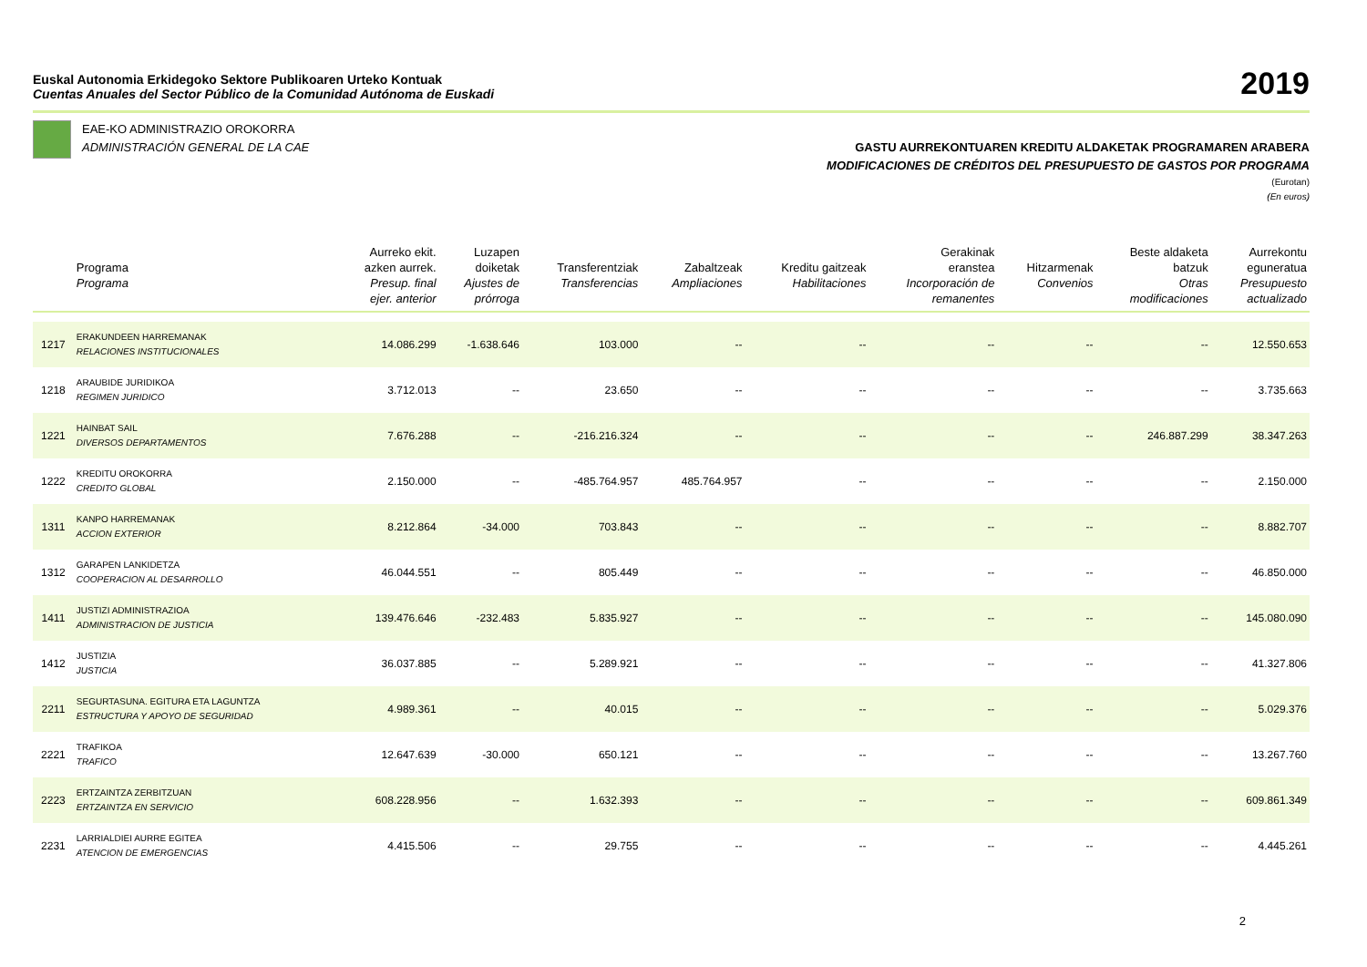Euskal Autonomia Erkidegoko Sektore Publikoaren Urteko Kontuak
Cuentas Anuales del Sector Público de la Comunidad Autónoma de Euskadi
2019
EAE-KO ADMINISTRAZIO OROKORRA
ADMINISTRACIÓN GENERAL DE LA CAE
GASTU AURREKONTUAREN KREDITU ALDAKETAK PROGRAMAREN ARABERA
MODIFICACIONES DE CRÉDITOS DEL PRESUPUESTO DE GASTOS POR PROGRAMA
(Eurotan)
(En euros)
| | Programa Programa | Aurreko ekit. azken aurrek. Presup. final ejer. anterior | Luzapen doiketak Ajustes de prórroga | Transferentziak Transferencias | Zabaltzeak Ampliaciones | Kreditu gaitzeak Habilitaciones | Gerakinak eranstea Incorporación de remanentes | Hitzarmenak Convenios | Beste aldaketa batzuk Otras modificaciones | Aurrekontu eguneratua Presupuesto actualizado |
| --- | --- | --- | --- | --- | --- | --- | --- | --- | --- | --- |
| 1217 | ERAKUNDEEN HARREMANAK RELACIONES INSTITUCIONALES | 14.086.299 | -1.638.646 | 103.000 | -- | -- | -- | -- | -- | 12.550.653 |
| 1218 | ARAUBIDE JURIDIKOA REGIMEN JURIDICO | 3.712.013 | -- | 23.650 | -- | -- | -- | -- | -- | 3.735.663 |
| 1221 | HAINBAT SAIL DIVERSOS DEPARTAMENTOS | 7.676.288 | -- | -216.216.324 | -- | -- | -- | -- | 246.887.299 | 38.347.263 |
| 1222 | KREDITU OROKORRA CREDITO GLOBAL | 2.150.000 | -- | -485.764.957 | 485.764.957 | -- | -- | -- | -- | 2.150.000 |
| 1311 | KANPO HARREMANAK ACCION EXTERIOR | 8.212.864 | -34.000 | 703.843 | -- | -- | -- | -- | -- | 8.882.707 |
| 1312 | GARAPEN LANKIDETZA COOPERACION AL DESARROLLO | 46.044.551 | -- | 805.449 | -- | -- | -- | -- | -- | 46.850.000 |
| 1411 | JUSTIZI ADMINISTRAZIOA ADMINISTRACION DE JUSTICIA | 139.476.646 | -232.483 | 5.835.927 | -- | -- | -- | -- | -- | 145.080.090 |
| 1412 | JUSTIZIA JUSTICIA | 36.037.885 | -- | 5.289.921 | -- | -- | -- | -- | -- | 41.327.806 |
| 2211 | SEGURTASUNA. EGITURA ETA LAGUNTZA ESTRUCTURA Y APOYO DE SEGURIDAD | 4.989.361 | -- | 40.015 | -- | -- | -- | -- | -- | 5.029.376 |
| 2221 | TRAFIKOA TRAFICO | 12.647.639 | -30.000 | 650.121 | -- | -- | -- | -- | -- | 13.267.760 |
| 2223 | ERTZAINTZA ZERBITZUAN ERTZAINTZA EN SERVICIO | 608.228.956 | -- | 1.632.393 | -- | -- | -- | -- | -- | 609.861.349 |
| 2231 | LARRIALDIEI AURRE EGITEA ATENCION DE EMERGENCIAS | 4.415.506 | -- | 29.755 | -- | -- | -- | -- | -- | 4.445.261 |
2